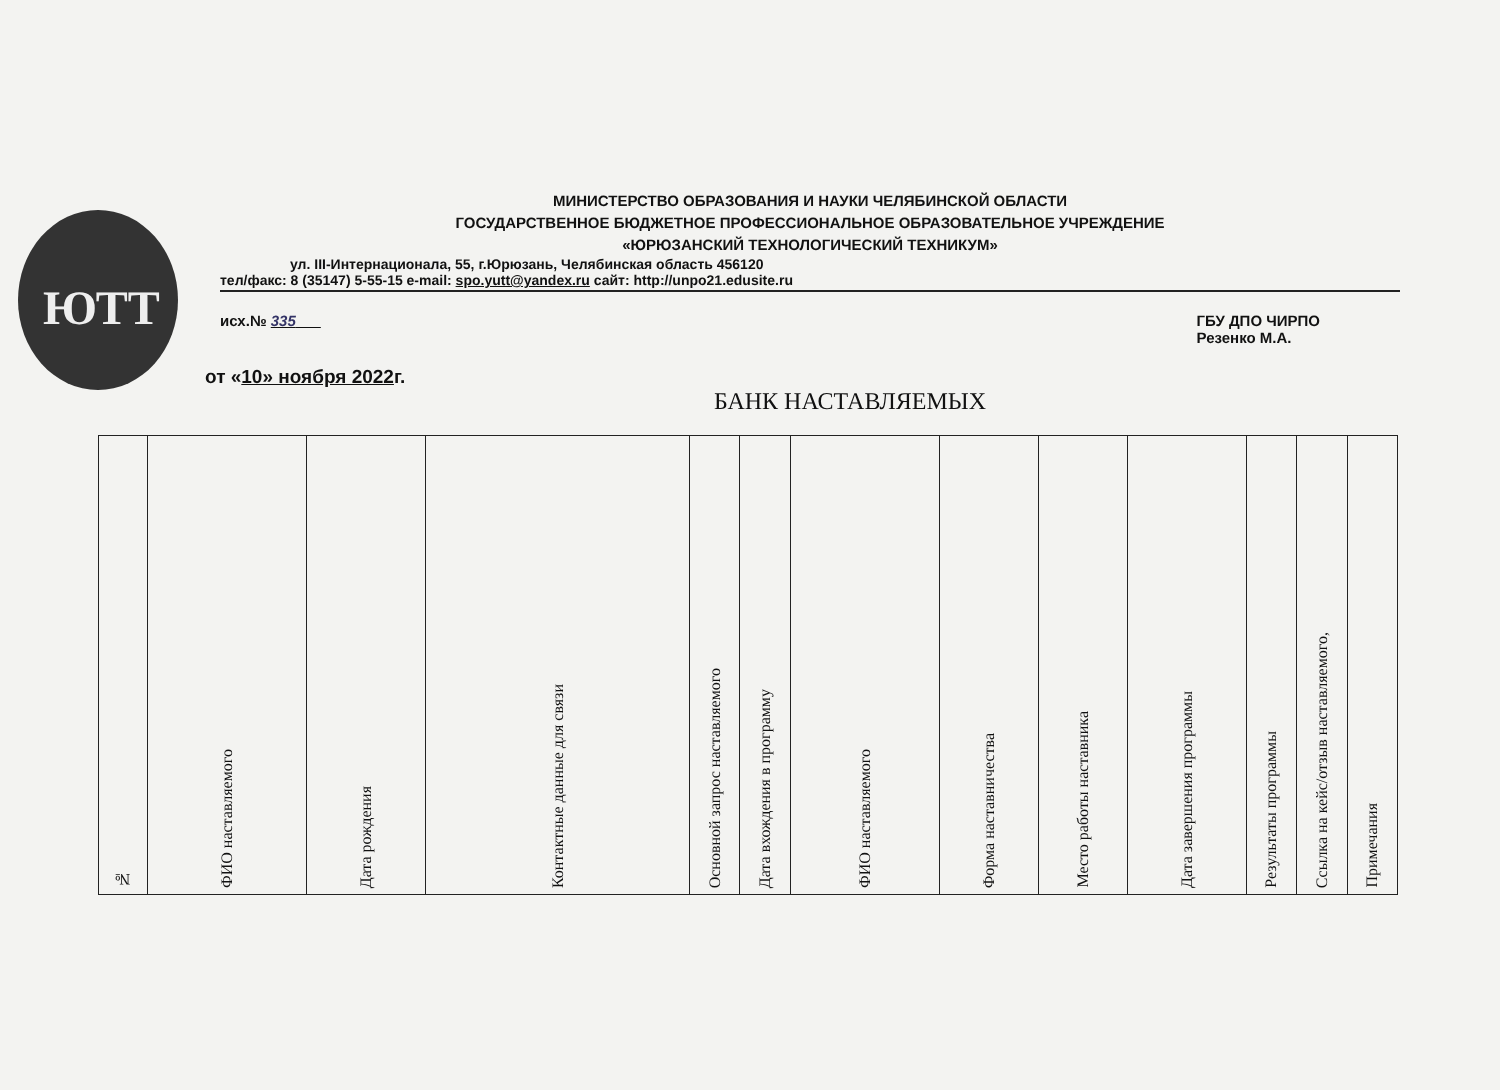ЮТТ
МИНИСТЕРСТВО ОБРАЗОВАНИЯ И НАУКИ ЧЕЛЯБИНСКОЙ ОБЛАСТИ
ГОСУДАРСТВЕННОЕ БЮДЖЕТНОЕ ПРОФЕССИОНАЛЬНОЕ ОБРАЗОВАТЕЛЬНОЕ УЧРЕЖДЕНИЕ
«ЮРЮЗАНСКИЙ ТЕХНОЛОГИЧЕСКИЙ ТЕХНИКУМ»
ул. III-Интернационала, 55, г.Юрюзань, Челябинская область 456120
тел/факс: 8 (35147) 5-55-15 e-mail: spo.yutt@yandex.ru сайт: http://unpo21.edusite.ru
исх.№ 335 ГБУ ДПО ЧИРПО
Резенко М.А.
от «10» ноября 2022г.
БАНК НАСТАВЛЯЕМЫХ
| № | ФИО наставляемого | Дата рождения | Контактные данные для связи | Основной запрос наставляемого | Дата вхождения в программу | ФИО наставляемого | Форма наставничества | Место работы наставника | Дата завершения программы | Результаты программы | Ссылка на кейс/отзыв наставляемого, | Примечания |
| --- | --- | --- | --- | --- | --- | --- | --- | --- | --- | --- | --- | --- |